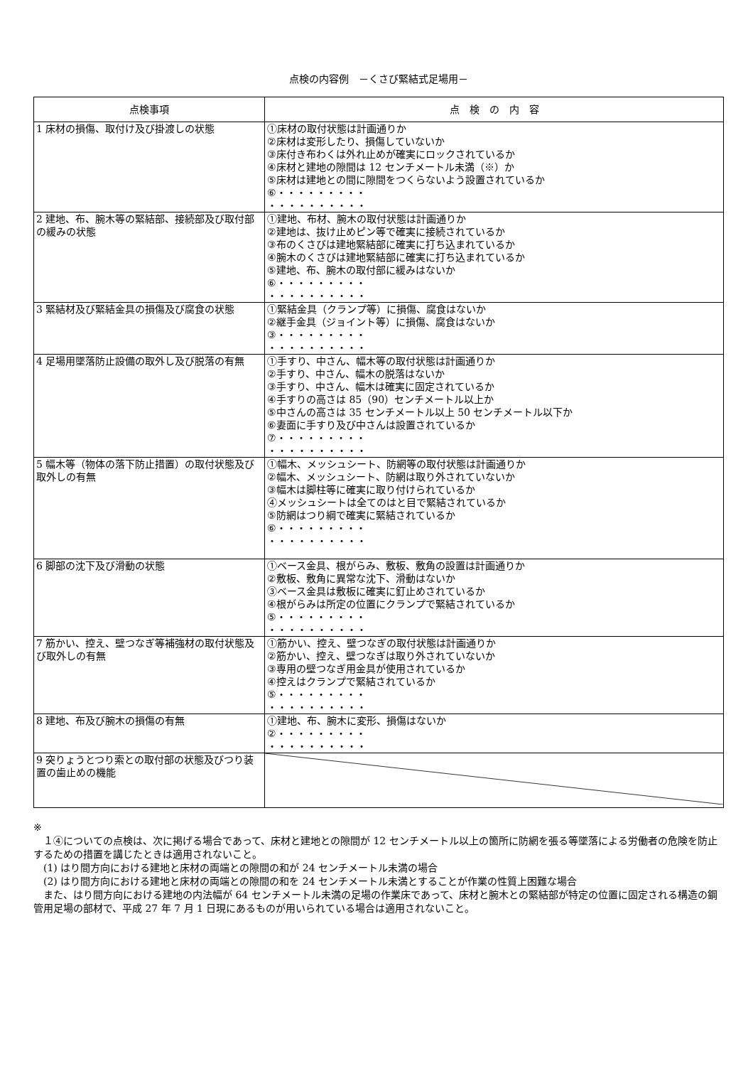点検の内容例　－くさび緊結式足場用－
| 点検事項 | 点 検 の 内 容 |
| --- | --- |
| 1 床材の損傷、取付け及び掛渡しの状態 | ①床材の取付状態は計画通りか ②床材は変形したり、損傷していないか ③床付き布わくは外れ止めが確実にロックされているか ④床材と建地の隙間は 12 センチメートル未満（※）か ⑤床材は建地との間に隙間をつくらないよう設置されているか ⑥・・・・・・・・・ ・・・・・・・・・・ |
| 2 建地、布、腕木等の緊結部、接続部及び取付部の緩みの状態 | ①建地、布材、腕木の取付状態は計画通りか ②建地は、抜け止めピン等で確実に接続されているか ③布のくさびは建地緊結部に確実に打ち込まれているか ④腕木のくさびは建地緊結部に確実に打ち込まれているか ⑤建地、布、腕木の取付部に緩みはないか ⑥・・・・・・・・・ ・・・・・・・・・・ |
| 3 緊結材及び緊結金具の損傷及び腐食の状態 | ①緊結金具（クランプ等）に損傷、腐食はないか ②継手金具（ジョイント等）に損傷、腐食はないか ③・・・・・・・・・ ・・・・・・・・・・ |
| 4 足場用墜落防止設備の取外し及び脱落の有無 | ①手すり、中さん、幅木等の取付状態は計画通りか ②手すり、中さん、幅木の脱落はないか ③手すり、中さん、幅木は確実に固定されているか ④手すりの高さは 85（90）センチメートル以上か ⑤中さんの高さは 35 センチメートル以上 50 センチメートル以下か ⑥妻面に手すり及び中さんは設置されているか ⑦・・・・・・・・・ ・・・・・・・・・・ |
| 5 幅木等（物体の落下防止措置）の取付状態及び取外しの有無 | ①幅木、メッシュシート、防網等の取付状態は計画通りか ②幅木、メッシュシート、防網は取り外されていないか ③幅木は脚柱等に確実に取り付けられているか ④メッシュシートは全てのはと目で緊結されているか ⑤防網はつり綱で確実に緊結されているか ⑥・・・・・・・・・ ・・・・・・・・・・ |
| 6 脚部の沈下及び滑動の状態 | ①ベース金具、根がらみ、敷板、敷角の設置は計画通りか ②敷板、敷角に異常な沈下、滑動はないか ③ベース金具は敷板に確実に釘止めされているか ④根がらみは所定の位置にクランプで緊結されているか ⑤・・・・・・・・・ ・・・・・・・・・・ |
| 7 筋かい、控え、壁つなぎ等補強材の取付状態及び取外しの有無 | ①筋かい、控え、壁つなぎの取付状態は計画通りか ②筋かい、控え、壁つなぎは取り外されていないか ③専用の壁つなぎ用金具が使用されているか ④控えはクランプで緊結されているか ⑤・・・・・・・・・ ・・・・・・・・・・ |
| 8 建地、布及び腕木の損傷の有無 | ①建地、布、腕木に変形、損傷はないか ②・・・・・・・・・ ・・・・・・・・・・ |
| 9 突りょうとつり索との取付部の状態及びつり装置の歯止めの機能 | |
※
　１④についての点検は、次に掲げる場合であって、床材と建地との隙間が 12 センチメートル以上の箇所に防網を張る等墜落による労働者の危険を防止するための措置を講じたときは適用されないこと。
　(1) はり間方向における建地と床材の両端との隙間の和が 24 センチメートル未満の場合
　(2) はり間方向における建地と床材の両端との隙間の和を 24 センチメートル未満とすることが作業の性質上困難な場合
　また、はり間方向における建地の内法幅が 64 センチメートル未満の足場の作業床であって、床材と腕木との緊結部が特定の位置に固定される構造の鋼管用足場の部材で、平成 27 年 7 月 1 日現にあるものが用いられている場合は適用されないこと。